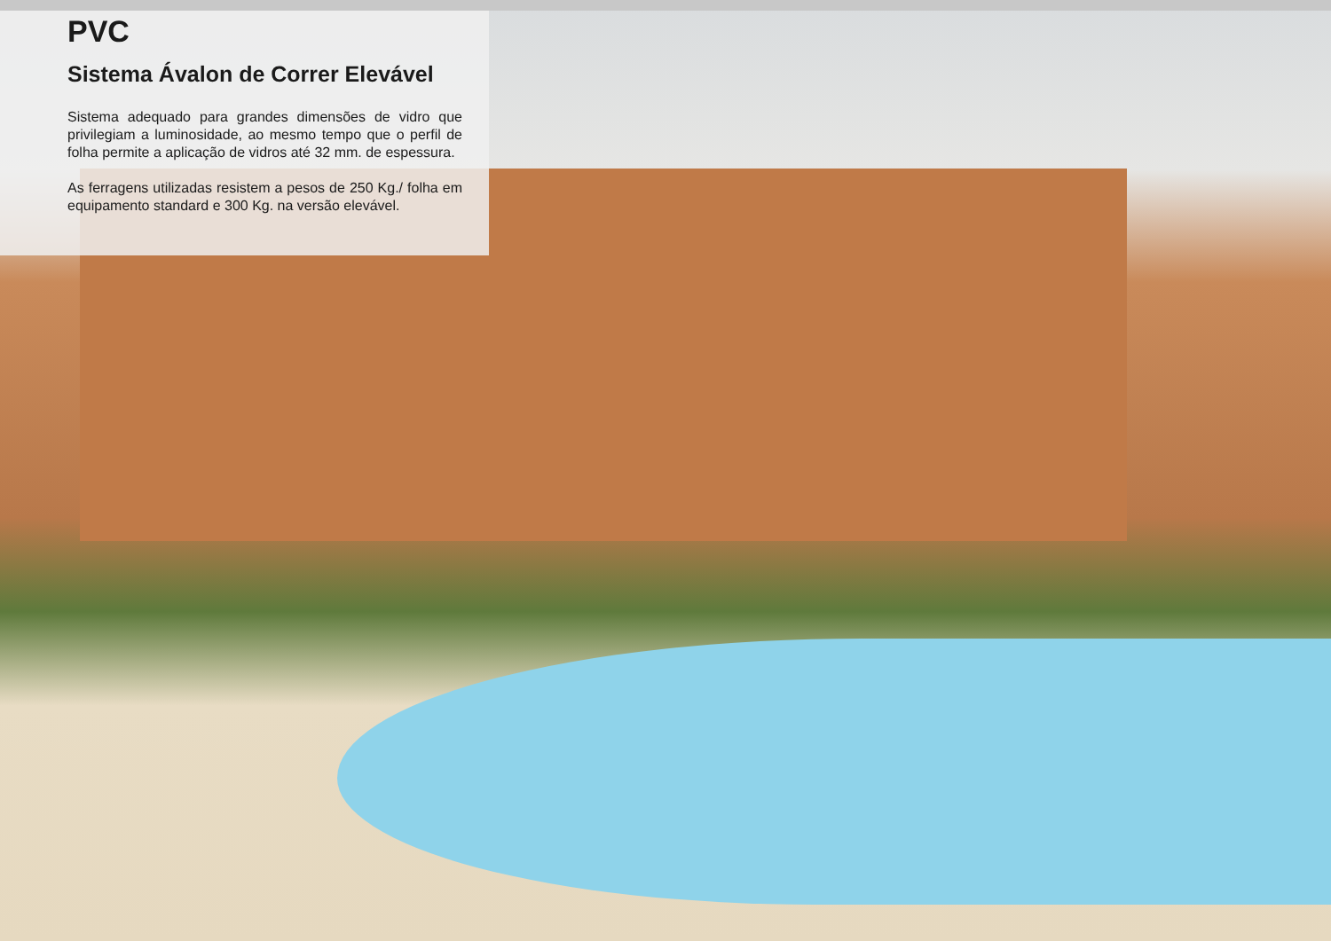PVC
Sistema Ávalon de Correr Elevável
Sistema adequado para grandes dimensões de vidro que privilegiam a luminosidade, ao mesmo tempo que o perfil de folha permite a aplicação de vidros até 32 mm. de espessura.
As ferragens utilizadas resistem a pesos de 250 Kg./ folha em equipamento standard e 300 Kg. na versão elevável.